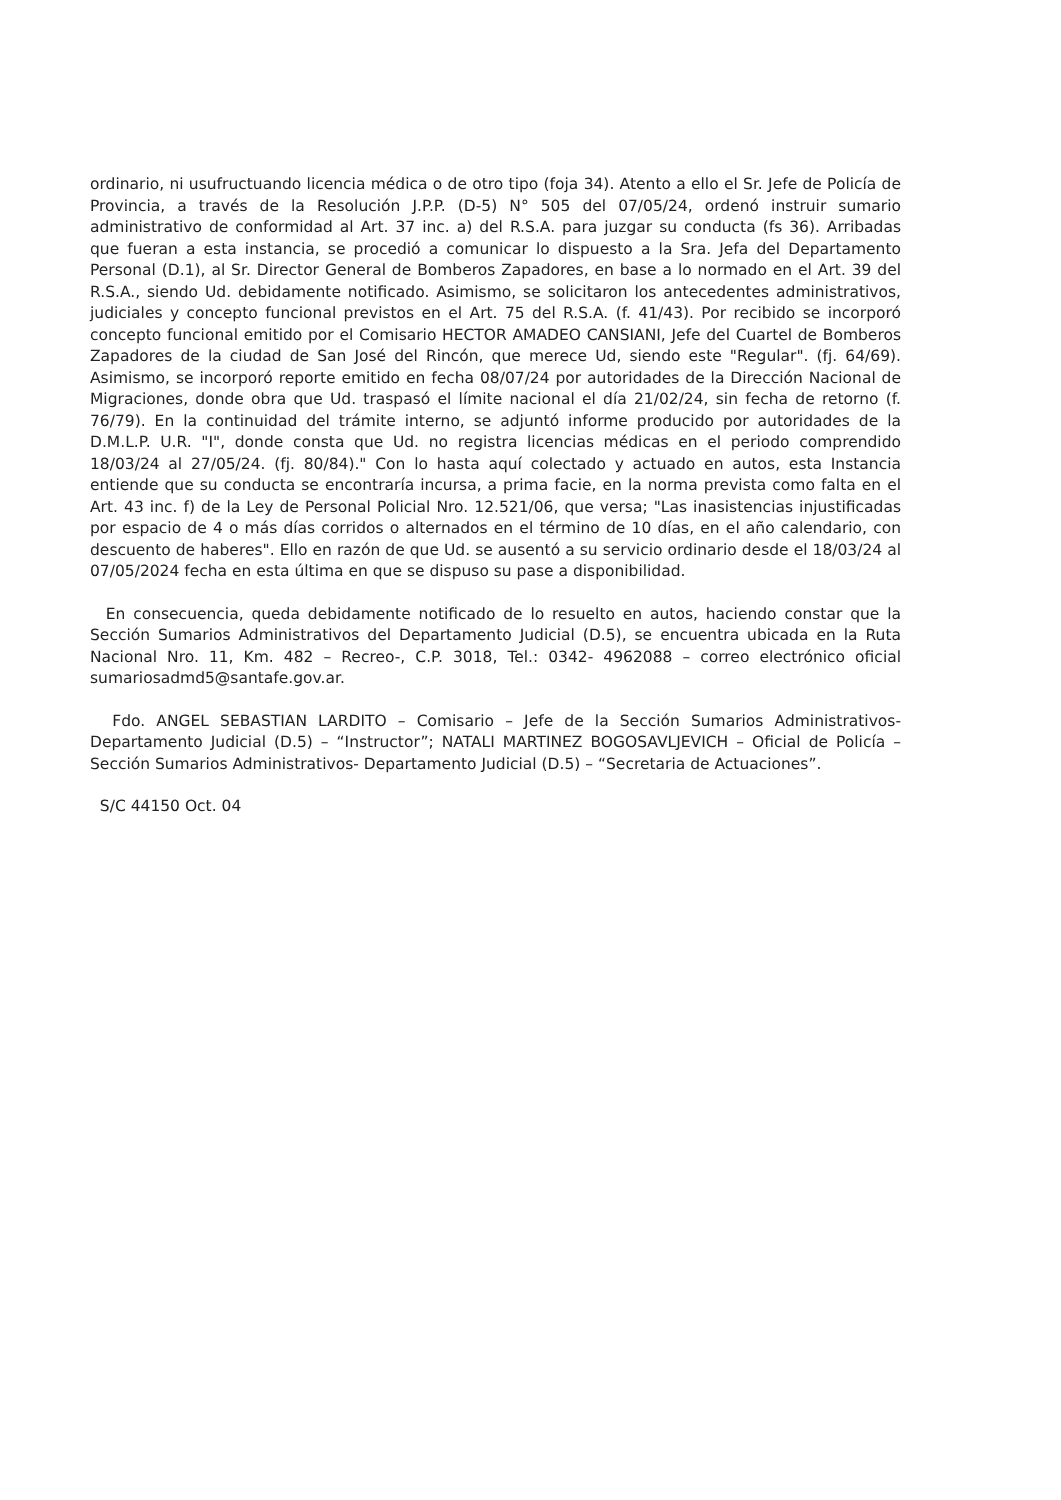ordinario, ni usufructuando licencia médica o de otro tipo (foja 34). Atento a ello el Sr. Jefe de Policía de Provincia, a través de la Resolución J.P.P. (D-5) N° 505 del 07/05/24, ordenó instruir sumario administrativo de conformidad al Art. 37 inc. a) del R.S.A. para juzgar su conducta (fs 36). Arribadas que fueran a esta instancia, se procedió a comunicar lo dispuesto a la Sra. Jefa del Departamento Personal (D.1), al Sr. Director General de Bomberos Zapadores, en base a lo normado en el Art. 39 del R.S.A., siendo Ud. debidamente notificado. Asimismo, se solicitaron los antecedentes administrativos, judiciales y concepto funcional previstos en el Art. 75 del R.S.A. (f. 41/43). Por recibido se incorporó concepto funcional emitido por el Comisario HECTOR AMADEO CANSIANI, Jefe del Cuartel de Bomberos Zapadores de la ciudad de San José del Rincón, que merece Ud, siendo este "Regular". (fj. 64/69). Asimismo, se incorporó reporte emitido en fecha 08/07/24 por autoridades de la Dirección Nacional de Migraciones, donde obra que Ud. traspasó el límite nacional el día 21/02/24, sin fecha de retorno (f. 76/79). En la continuidad del trámite interno, se adjuntó informe producido por autoridades de la D.M.L.P. U.R. "I", donde consta que Ud. no registra licencias médicas en el periodo comprendido 18/03/24 al 27/05/24. (fj. 80/84)." Con lo hasta aquí colectado y actuado en autos, esta Instancia entiende que su conducta se encontraría incursa, a prima facie, en la norma prevista como falta en el Art. 43 inc. f) de la Ley de Personal Policial Nro. 12.521/06, que versa; "Las inasistencias injustificadas por espacio de 4 o más días corridos o alternados en el término de 10 días, en el año calendario, con descuento de haberes". Ello en razón de que Ud. se ausentó a su servicio ordinario desde el 18/03/24 al 07/05/2024 fecha en esta última en que se dispuso su pase a disponibilidad.
En consecuencia, queda debidamente notificado de lo resuelto en autos, haciendo constar que la Sección Sumarios Administrativos del Departamento Judicial (D.5), se encuentra ubicada en la Ruta Nacional Nro. 11, Km. 482 – Recreo-, C.P. 3018, Tel.: 0342- 4962088 – correo electrónico oficial sumariosadmd5@santafe.gov.ar.
Fdo. ANGEL SEBASTIAN LARDITO – Comisario – Jefe de la Sección Sumarios Administrativos- Departamento Judicial (D.5) – “Instructor”; NATALI MARTINEZ BOGOSAVLJEVICH – Oficial de Policía – Sección Sumarios Administrativos- Departamento Judicial (D.5) – “Secretaria de Actuaciones”.
S/C 44150 Oct. 04